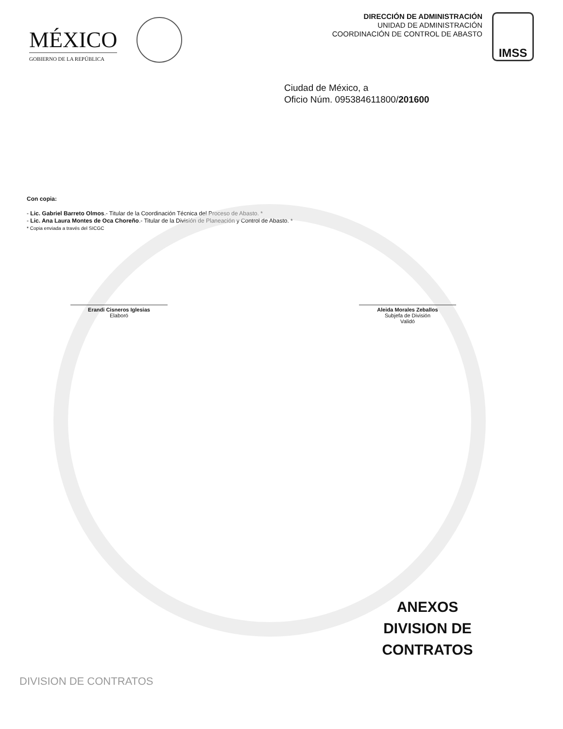MÉXICO
GOBIERNO DE LA REPÚBLICA
DIRECCIÓN DE ADMINISTRACIÓN
UNIDAD DE ADMINISTRACIÓN
COORDINACIÓN DE CONTROL DE ABASTO
IMSS
Ciudad de México, a
Oficio Núm. 095384611800/201600
Con copia:
- Lic. Gabriel Barreto Olmos.- Titular de la Coordinación Técnica del Proceso de Abasto. *
- Lic. Ana Laura Montes de Oca Choreño.- Titular de la División de Planeación y Control de Abasto. *
* Copia enviada a través del SICGC
Erandi Cisneros Iglesias
Elaboró
Aleida Morales Zeballos
Subjefa de División
Validó
ANEXOS
DIVISION DE CONTRATOS
DIVISION DE CONTRATOS